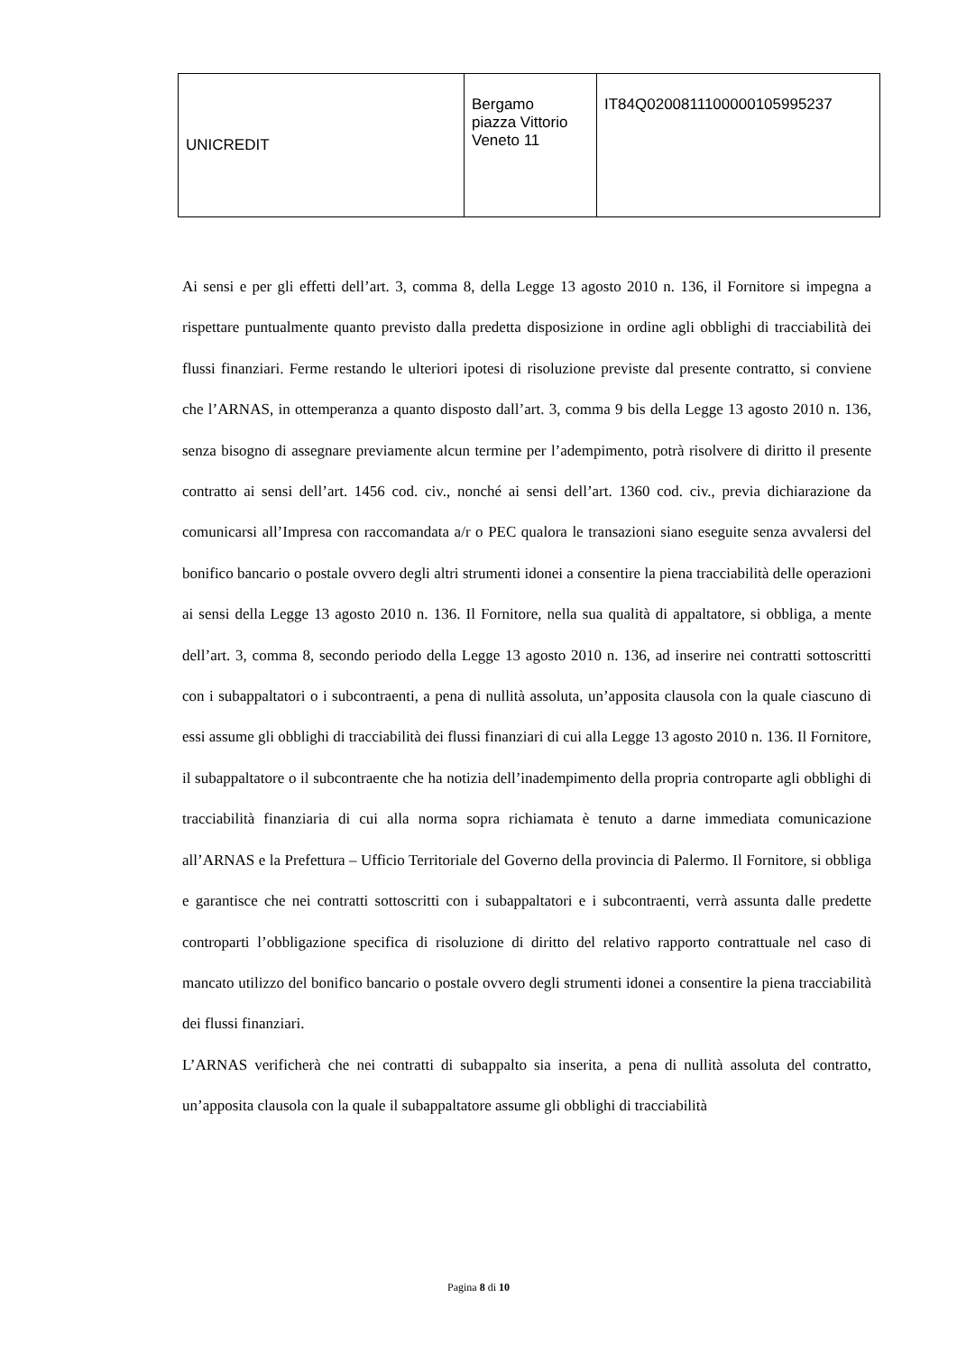| UNICREDIT | Bergamo piazza Vittorio Veneto 11 | IT84Q0200811100000105995237 |
Ai sensi e per gli effetti dell’art. 3, comma 8, della Legge 13 agosto 2010 n. 136, il Fornitore si impegna a rispettare puntualmente quanto previsto dalla predetta disposizione in ordine agli obblighi di tracciabilità dei flussi finanziari. Ferme restando le ulteriori ipotesi di risoluzione previste dal presente contratto, si conviene che l’ARNAS, in ottemperanza a quanto disposto dall’art. 3, comma 9 bis della Legge 13 agosto 2010 n. 136, senza bisogno di assegnare previamente alcun termine per l’adempimento, potrà risolvere di diritto il presente contratto ai sensi dell’art. 1456 cod. civ., nonché ai sensi dell’art. 1360 cod. civ., previa dichiarazione da comunicarsi all’Impresa con raccomandata a/r o PEC qualora le transazioni siano eseguite senza avvalersi del bonifico bancario o postale ovvero degli altri strumenti idonei a consentire la piena tracciabilità delle operazioni ai sensi della Legge 13 agosto 2010 n. 136. Il Fornitore, nella sua qualità di appaltatore, si obbliga, a mente dell’art. 3, comma 8, secondo periodo della Legge 13 agosto 2010 n. 136, ad inserire nei contratti sottoscritti con i subappaltatori o i subcontraenti, a pena di nullità assoluta, un’apposita clausola con la quale ciascuno di essi assume gli obblighi di tracciabilità dei flussi finanziari di cui alla Legge 13 agosto 2010 n. 136. Il Fornitore, il subappaltatore o il subcontraente che ha notizia dell’inadempimento della propria controparte agli obblighi di tracciabilità finanziaria di cui alla norma sopra richiamata è tenuto a darne immediata comunicazione all’ARNAS e la Prefettura – Ufficio Territoriale del Governo della provincia di Palermo. Il Fornitore, si obbliga e garantisce che nei contratti sottoscritti con i subappaltatori e i subcontraenti, verrà assunta dalle predette controparti l’obbligazione specifica di risoluzione di diritto del relativo rapporto contrattuale nel caso di mancato utilizzo del bonifico bancario o postale ovvero degli strumenti idonei a consentire la piena tracciabilità dei flussi finanziari.
L’ARNAS verificherà che nei contratti di subappalto sia inserita, a pena di nullità assoluta del contratto, un’apposita clausola con la quale il subappaltatore assume gli obblighi di tracciabilità
Pagina 8 di 10